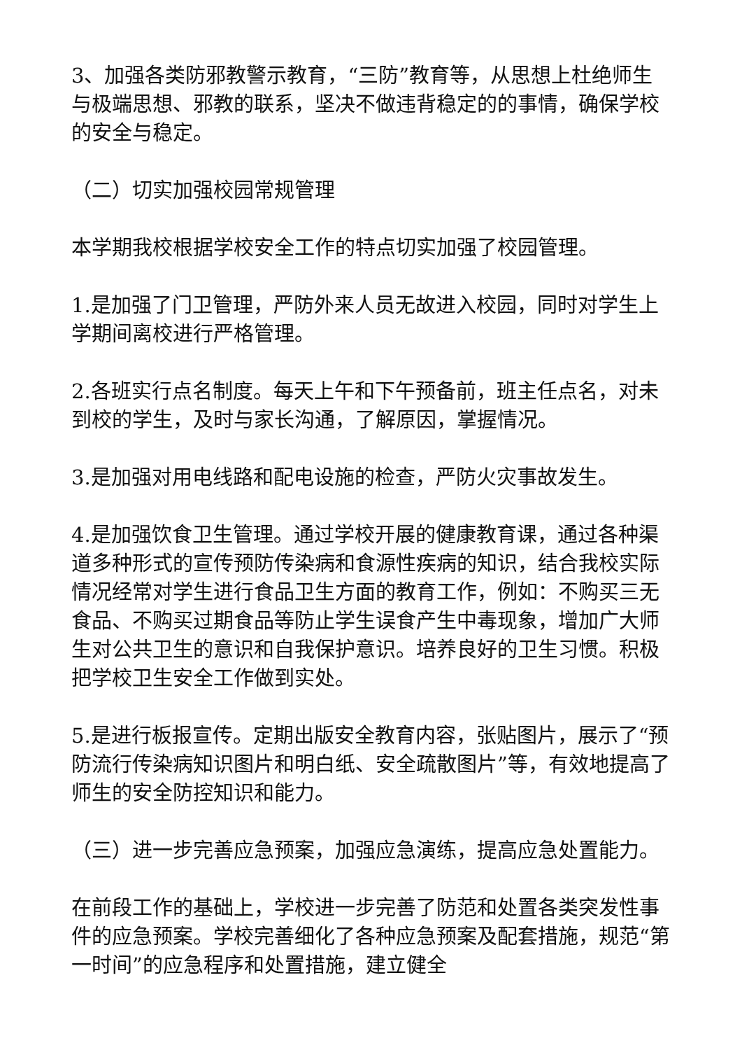3、加强各类防邪教警示教育，“三防”教育等，从思想上杜绝师生与极端思想、邪教的联系，坚决不做违背稳定的的事情，确保学校的安全与稳定。
（二）切实加强校园常规管理
本学期我校根据学校安全工作的特点切实加强了校园管理。
1.是加强了门卫管理，严防外来人员无故进入校园，同时对学生上学期间离校进行严格管理。
2.各班实行点名制度。每天上午和下午预备前，班主任点名，对未到校的学生，及时与家长沟通，了解原因，掌握情况。
3.是加强对用电线路和配电设施的检查，严防火灾事故发生。
4.是加强饮食卫生管理。通过学校开展的健康教育课，通过各种渠道多种形式的宣传预防传染病和食源性疾病的知识，结合我校实际情况经常对学生进行食品卫生方面的教育工作，例如：不购买三无食品、不购买过期食品等防止学生误食产生中毒现象，增加广大师生对公共卫生的意识和自我保护意识。培养良好的卫生习惯。积极把学校卫生安全工作做到实处。
5.是进行板报宣传。定期出版安全教育内容，张贴图片，展示了“预防流行传染病知识图片和明白纸、安全疏散图片”等，有效地提高了师生的安全防控知识和能力。
（三）进一步完善应急预案，加强应急演练，提高应急处置能力。
在前段工作的基础上，学校进一步完善了防范和处置各类突发性事件的应急预案。学校完善细化了各种应急预案及配套措施，规范“第一时间”的应急程序和处置措施，建立健全